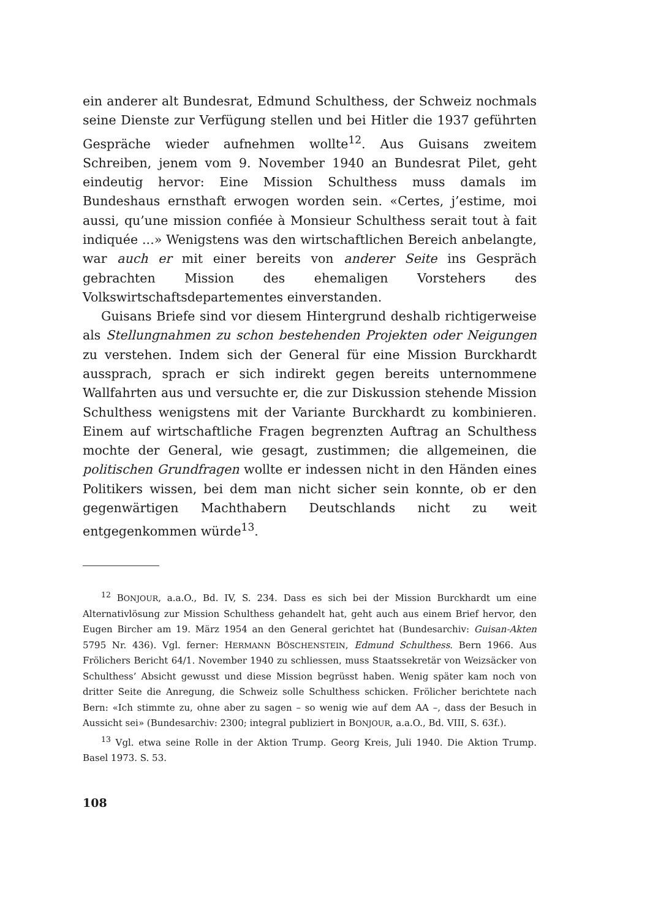ein anderer alt Bundesrat, Edmund Schulthess, der Schweiz nochmals seine Dienste zur Verfügung stellen und bei Hitler die 1937 geführten Gespräche wieder aufnehmen wollte<sup>12</sup>. Aus Guisans zweitem Schreiben, jenem vom 9. November 1940 an Bundesrat Pilet, geht eindeutig hervor: Eine Mission Schulthess muss damals im Bundeshaus ernsthaft erwogen worden sein. «Certes, j’estime, moi aussi, qu’une mission confiée à Monsieur Schulthess serait tout à fait indiquée ...» Wenigstens was den wirtschaftlichen Bereich anbelangte, war auch er mit einer bereits von anderer Seite ins Gespräch gebrachten Mission des ehemaligen Vorstehers des Volkswirtschaftsdepartementes einverstanden.
Guisans Briefe sind vor diesem Hintergrund deshalb richtigerweise als Stellungnahmen zu schon bestehenden Projekten oder Neigungen zu verstehen. Indem sich der General für eine Mission Burckhardt aussprach, sprach er sich indirekt gegen bereits unternommene Wallfahrten aus und versuchte er, die zur Diskussion stehende Mission Schulthess wenigstens mit der Variante Burckhardt zu kombinieren. Einem auf wirtschaftliche Fragen begrenzten Auftrag an Schulthess mochte der General, wie gesagt, zustimmen; die allgemeinen, die politischen Grundfragen wollte er indessen nicht in den Händen eines Politikers wissen, bei dem man nicht sicher sein konnte, ob er den gegenwärtigen Machthabern Deutschlands nicht zu weit entgegenkommen würde<sup>13</sup>.
<sup>12</sup> BONJOUR, a.a.O., Bd. IV, S. 234. Dass es sich bei der Mission Burckhardt um eine Alternativlösung zur Mission Schulthess gehandelt hat, geht auch aus einem Brief hervor, den Eugen Bircher am 19. März 1954 an den General gerichtet hat (Bundesarchiv: Guisan-Akten 5795 Nr. 436). Vgl. ferner: HERMANN BÖSCHENSTEIN, Edmund Schulthess. Bern 1966. Aus Frölichers Bericht 64/1. November 1940 zu schliessen, muss Staatssekretär von Weizsäcker von Schulthess’ Absicht gewusst und diese Mission begrüsst haben. Wenig später kam noch von dritter Seite die Anregung, die Schweiz solle Schulthess schicken. Frölicher berichtete nach Bern: «Ich stimmte zu, ohne aber zu sagen – so wenig wie auf dem AA –, dass der Besuch in Aussicht sei» (Bundesarchiv: 2300; integral publiziert in BONJOUR, a.a.O., Bd. VIII, S. 63f.).
<sup>13</sup> Vgl. etwa seine Rolle in der Aktion Trump. Georg Kreis, Juli 1940. Die Aktion Trump. Basel 1973. S. 53.
108